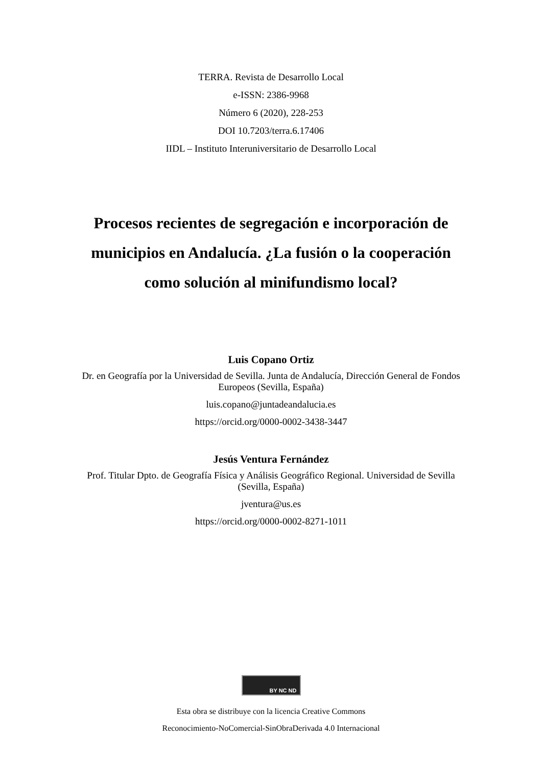TERRA. Revista de Desarrollo Local
e-ISSN: 2386-9968
Número 6 (2020), 228-253
DOI 10.7203/terra.6.17406
IIDL – Instituto Interuniversitario de Desarrollo Local
Procesos recientes de segregación e incorporación de municipios en Andalucía. ¿La fusión o la cooperación como solución al minifundismo local?
Luis Copano Ortiz
Dr. en Geografía por la Universidad de Sevilla. Junta de Andalucía, Dirección General de Fondos Europeos (Sevilla, España)
luis.copano@juntadeandalucia.es
https://orcid.org/0000-0002-3438-3447
Jesús Ventura Fernández
Prof. Titular Dpto. de Geografía Física y Análisis Geográfico Regional. Universidad de Sevilla (Sevilla, España)
jventura@us.es
https://orcid.org/0000-0002-8271-1011
BY NC ND
Esta obra se distribuye con la licencia Creative Commons
Reconocimiento-NoComercial-SinObraDerivada 4.0 Internacional